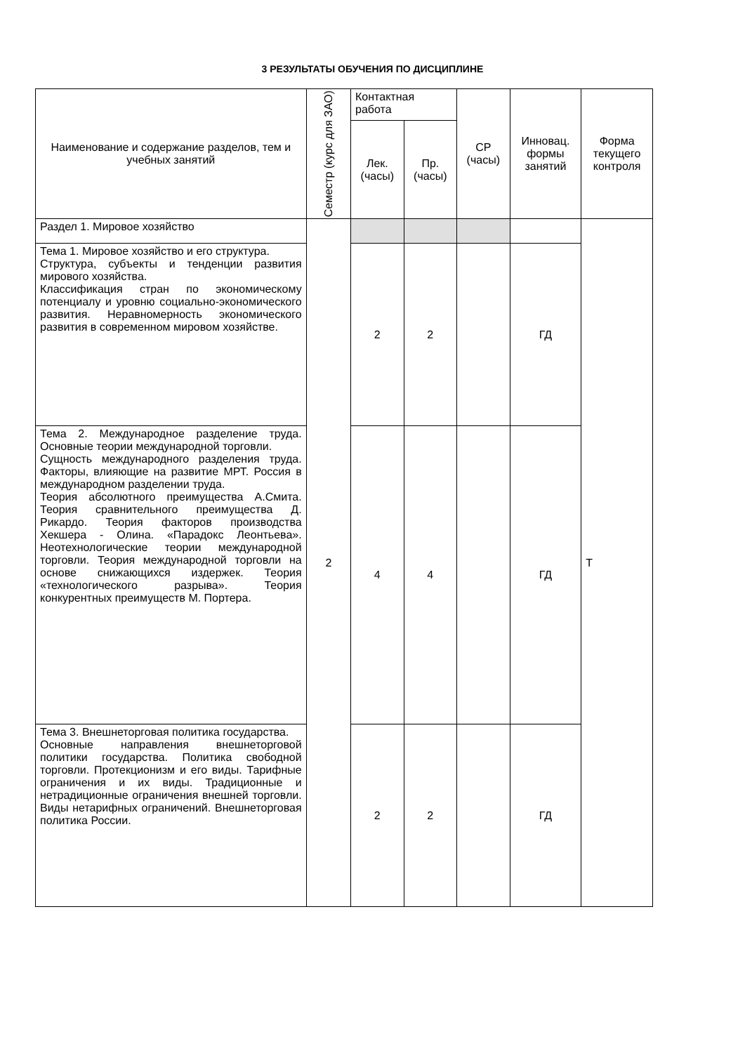3 РЕЗУЛЬТАТЫ ОБУЧЕНИЯ ПО ДИСЦИПЛИНЕ
| Наименование и содержание разделов, тем и учебных занятий | Семестр (курс для ЗАО) | Контактная работа | | СР (часы) | Инновац. формы занятий | Форма текущего контроля |
| --- | --- | --- | --- | --- | --- | --- |
| | | Лек. (часы) | Пр. (часы) | | | |
| Раздел 1. Мировое хозяйство | 2 | | | | | Т |
| Тема 1. Мировое хозяйство и его структура. Структура, субъекты и тенденции развития мирового хозяйства. Классификация стран по экономическому потенциалу и уровню социально-экономического развития. Неравномерность экономического развития в современном мировом хозяйстве. | | 2 | 2 | | ГД | |
| Тема 2. Международное разделение труда. Основные теории международной торговли. Сущность международного разделения труда. Факторы, влияющие на развитие МРТ. Россия в международном разделении труда. Теория абсолютного преимущества А.Смита. Теория сравнительного преимущества Д. Рикардо. Теория факторов производства Хекшера - Олина. «Парадокс Леонтьева». Неотехнологические теории международной торговли. Теория международной торговли на основе снижающихся издержек. Теория «технологического разрыва». Теория конкурентных преимуществ М. Портера. | | 4 | 4 | | ГД | |
| Тема 3. Внешнеторговая политика государства. Основные направления внешнеторговой политики государства. Политика свободной торговли. Протекционизм и его виды. Тарифные ограничения и их виды. Традиционные и нетрадиционные ограничения внешней торговли. Виды нетарифных ограничений. Внешнеторговая политика России. | | 2 | 2 | | ГД | |